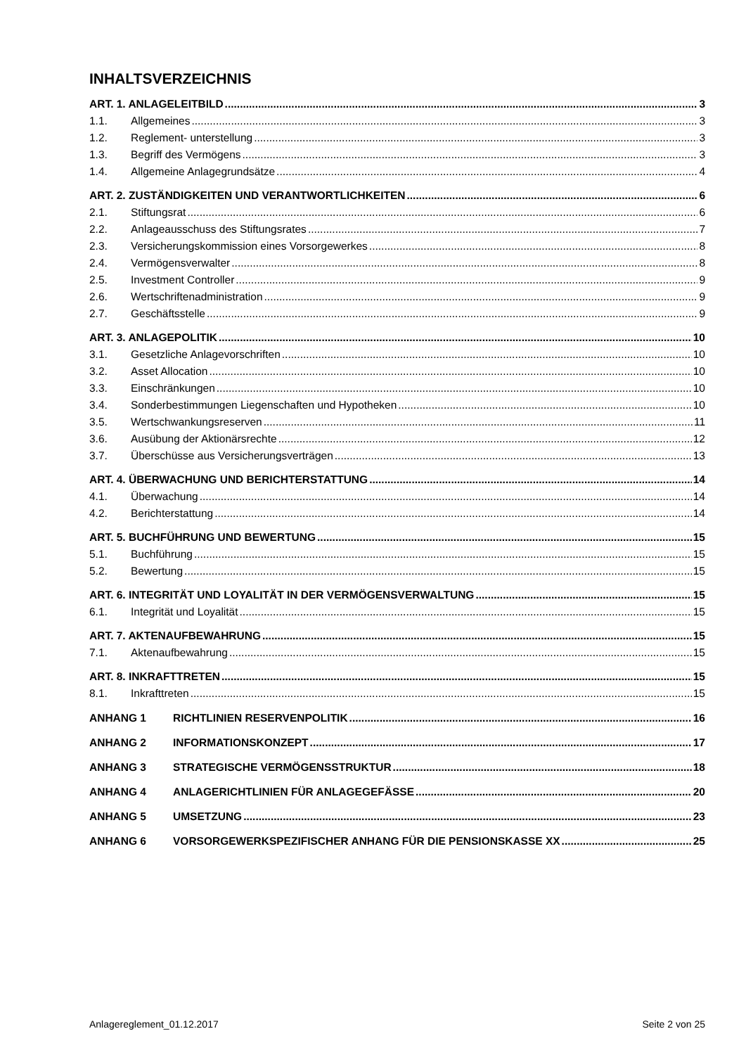INHALTSVERZEICHNIS
ART. 1. ANLAGELEITBILD 3
1.1. Allgemeines 3
1.2. Reglement- unterstellung 3
1.3. Begriff des Vermögens 3
1.4. Allgemeine Anlagegrundsätze 4
ART. 2. ZUSTÄNDIGKEITEN UND VERANTWORTLICHKEITEN 6
2.1. Stiftungsrat 6
2.2. Anlageausschuss des Stiftungsrates 7
2.3. Versicherungskommission eines Vorsorgewerkes 8
2.4. Vermögensverwalter 8
2.5. Investment Controller 9
2.6. Wertschriftenadministration 9
2.7. Geschäftsstelle 9
ART. 3. ANLAGEPOLITIK 10
3.1. Gesetzliche Anlagevorschriften 10
3.2. Asset Allocation 10
3.3. Einschränkungen 10
3.4. Sonderbestimmungen Liegenschaften und Hypotheken 10
3.5. Wertschwankungsreserven 11
3.6. Ausübung der Aktionärsrechte 12
3.7. Überschüsse aus Versicherungsverträgen 13
ART. 4. ÜBERWACHUNG UND BERICHTERSTATTUNG 14
4.1. Überwachung 14
4.2. Berichterstattung 14
ART. 5. BUCHFÜHRUNG UND BEWERTUNG 15
5.1. Buchführung 15
5.2. Bewertung 15
ART. 6. INTEGRITÄT UND LOYALITÄT IN DER VERMÖGENSVERWALTUNG 15
6.1. Integrität und Loyalität 15
ART. 7. AKTENAUFBEWAHRUNG 15
7.1. Aktenaufbewahrung 15
ART. 8. INKRAFTTRETEN 15
8.1. Inkrafttreten 15
ANHANG 1 RICHTLINIEN RESERVENPOLITIK 16
ANHANG 2 INFORMATIONSKONZEPT 17
ANHANG 3 STRATEGISCHE VERMÖGENSSTRUKTUR 18
ANHANG 4 ANLAGERICHTLINIEN FÜR ANLAGEGEFÄSSE 20
ANHANG 5 UMSETZUNG 23
ANHANG 6 VORSORGEWERKSPEZIFISCHER ANHANG FÜR DIE PENSIONSKASSE XX 25
Anlagereglement_01.12.2017 Seite 2 von 25